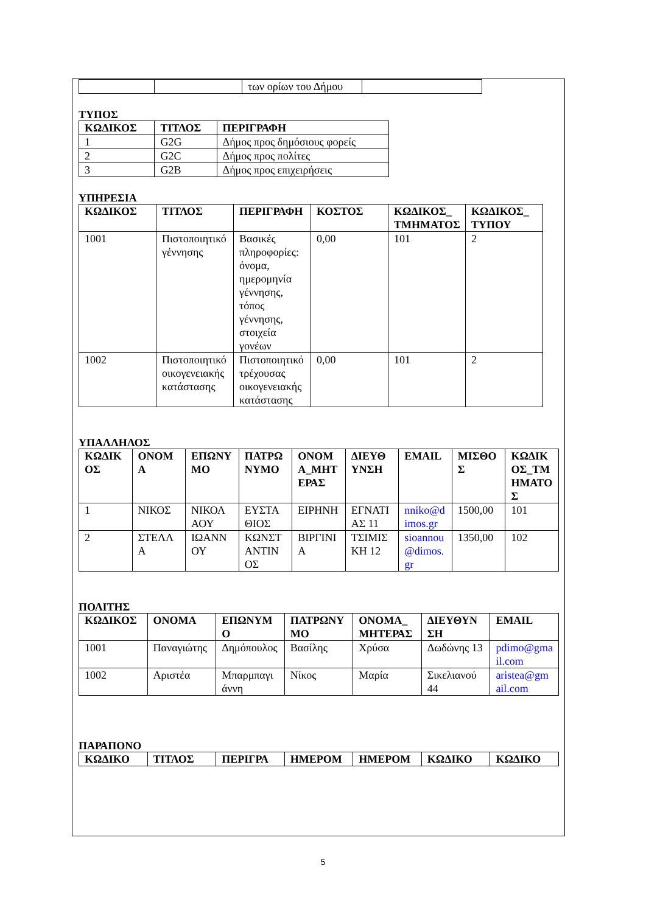| | | των ορίων του Δήμου | |
ΤΥΠΟΣ
| ΚΩΔΙΚΟΣ | ΤΙΤΛΟΣ | ΠΕΡΙΓΡΑΦΗ |
| --- | --- | --- |
| 1 | G2G | Δήμος προς δημόσιους φορείς |
| 2 | G2C | Δήμος προς πολίτες |
| 3 | G2B | Δήμος προς επιχειρήσεις |
ΥΠΗΡΕΣΙΑ
| ΚΩΔΙΚΟΣ | ΤΙΤΛΟΣ | ΠΕΡΙΓΡΑΦΗ | ΚΟΣΤΟΣ | ΚΩΔΙΚΟΣ_ ΤΜΗΜΑΤΟΣ | ΚΩΔΙΚΟΣ_ ΤΥΠΟΥ |
| --- | --- | --- | --- | --- | --- |
| 1001 | Πιστοποιητικό γέννησης | Βασικές πληροφορίες: όνομα, ημερομηνία γέννησης, τόπος γέννησης, στοιχεία γονέων | 0,00 | 101 | 2 |
| 1002 | Πιστοποιητικό οικογενειακής κατάστασης | Πιστοποιητικό τρέχουσας οικογενειακής κατάστασης | 0,00 | 101 | 2 |
ΥΠΑΛΛΗΛΟΣ
| ΚΩΔΙΚΟΣ | ΟΝΟΜΑ | ΕΠΩΝΥΜΟ | ΠΑΤΡΩΝΥΜΟ | ΟΝΟΜΑ_ΜΗΤΕΡΑΣ | ΔΙΕΥΘΥΝΣΗ | EMAIL | ΜΙΣΘΟΣ | ΚΩΔΙΚΟΣ_ΤΜΗΜΑΤΟΣ |
| --- | --- | --- | --- | --- | --- | --- | --- | --- |
| 1 | ΝΙΚΟΣ | ΝΙΚΟΛΑΟΥ | ΕΥΣΤΑΘΙΟΣ | ΕΙΡΗΝΗ | ΕΓΝΑΤΙΑΣ 11 | nniko@dimos.gr | 1500,00 | 101 |
| 2 | ΣΤΕΛΛΑ | ΙΩΑΝΝΟΥ | ΚΩΝΣΤΑΝΤΙΝΟΣ | ΒΙΡΓΙΝΙΑ | ΤΣΙΜΙΣΚΗ 12 | sioannou@dimos.gr | 1350,00 | 102 |
ΠΟΛΙΤΗΣ
| ΚΩΔΙΚΟΣ | ΟΝΟΜΑ | ΕΠΩΝΥΜΟ | ΠΑΤΡΩΝΥΜΟ | ΟΝΟΜΑ_ΜΗΤΕΡΑΣ | ΔΙΕΥΘΥΝΣΗ | EMAIL |
| --- | --- | --- | --- | --- | --- | --- |
| 1001 | Παναγιώτης | Δημόπουλος | Βασίλης | Χρύσα | Δωδώνης 13 | pdimo@gmail.com |
| 1002 | Αριστέα | Μπαρμπαγιάννη | Νίκος | Μαρία | Σικελιανού 44 | aristea@gmail.com |
ΠΑΡΑΠΟΝΟ
| ΚΩΔΙΚΟ | ΤΙΤΛΟΣ | ΠΕΡΙΓΡΑ | ΗΜΕΡΟΜ | ΗΜΕΡΟΜ | ΚΩΔΙΚΟ | ΚΩΔΙΚΟ |
| --- | --- | --- | --- | --- | --- | --- |
5